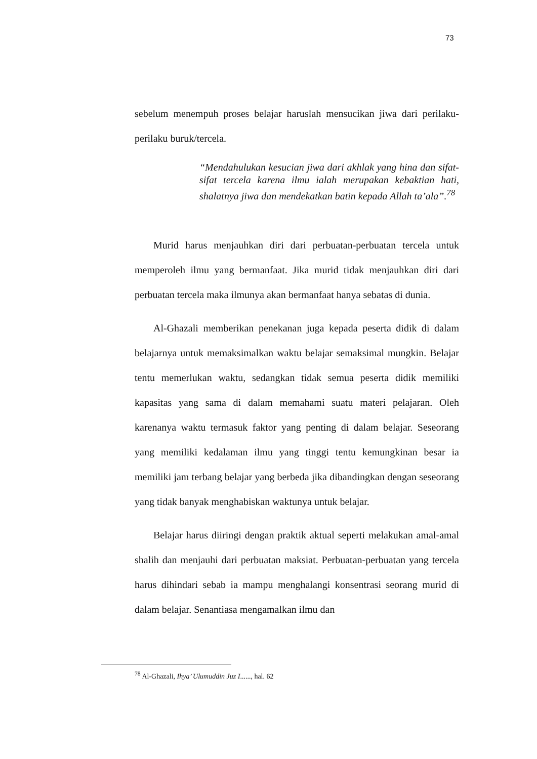73
sebelum menempuh proses belajar haruslah mensucikan jiwa dari perilaku-perilaku buruk/tercela.
“Mendahulukan kesucian jiwa dari akhlak yang hina dan sifat-sifat tercela karena ilmu ialah merupakan kebaktian hati, shalatnya jiwa dan mendekatkan batin kepada Allah ta’ala”.<sup>78</sup>
Murid harus menjauhkan diri dari perbuatan-perbuatan tercela untuk memperoleh ilmu yang bermanfaat. Jika murid tidak menjauhkan diri dari perbuatan tercela maka ilmunya akan bermanfaat hanya sebatas di dunia.
Al-Ghazali memberikan penekanan juga kepada peserta didik di dalam belajarnya untuk memaksimalkan waktu belajar semaksimal mungkin. Belajar tentu memerlukan waktu, sedangkan tidak semua peserta didik memiliki kapasitas yang sama di dalam memahami suatu materi pelajaran. Oleh karenanya waktu termasuk faktor yang penting di dalam belajar. Seseorang yang memiliki kedalaman ilmu yang tinggi tentu kemungkinan besar ia memiliki jam terbang belajar yang berbeda jika dibandingkan dengan seseorang yang tidak banyak menghabiskan waktunya untuk belajar.
Belajar harus diiringi dengan praktik aktual seperti melakukan amal-amal shalih dan menjauhi dari perbuatan maksiat. Perbuatan-perbuatan yang tercela harus dihindari sebab ia mampu menghalangi konsentrasi seorang murid di dalam belajar. Senantiasa mengamalkan ilmu dan
<sup>78</sup> Al-Ghazali, Ihya’ Ulumuddin Juz I......, hal. 62